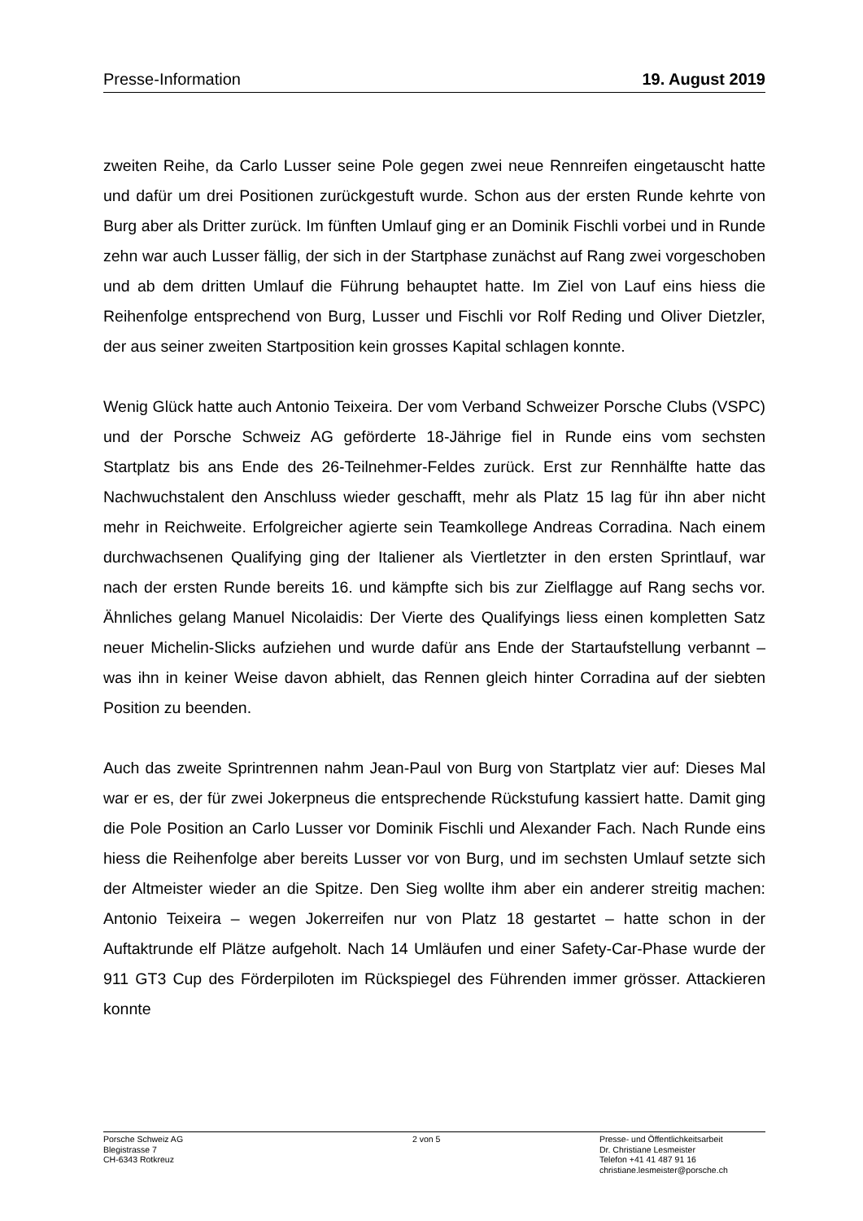Presse-Information 19. August 2019
zweiten Reihe, da Carlo Lusser seine Pole gegen zwei neue Rennreifen eingetauscht hatte und dafür um drei Positionen zurückgestuft wurde. Schon aus der ersten Runde kehrte von Burg aber als Dritter zurück. Im fünften Umlauf ging er an Dominik Fischli vorbei und in Runde zehn war auch Lusser fällig, der sich in der Startphase zunächst auf Rang zwei vorgeschoben und ab dem dritten Umlauf die Führung behauptet hatte. Im Ziel von Lauf eins hiess die Reihenfolge entsprechend von Burg, Lusser und Fischli vor Rolf Reding und Oliver Dietzler, der aus seiner zweiten Startposition kein grosses Kapital schlagen konnte.
Wenig Glück hatte auch Antonio Teixeira. Der vom Verband Schweizer Porsche Clubs (VSPC) und der Porsche Schweiz AG geförderte 18-Jährige fiel in Runde eins vom sechsten Startplatz bis ans Ende des 26-Teilnehmer-Feldes zurück. Erst zur Rennhälfte hatte das Nachwuchstalent den Anschluss wieder geschafft, mehr als Platz 15 lag für ihn aber nicht mehr in Reichweite. Erfolgreicher agierte sein Teamkollege Andreas Corradina. Nach einem durchwachsenen Qualifying ging der Italiener als Viertletzter in den ersten Sprintlauf, war nach der ersten Runde bereits 16. und kämpfte sich bis zur Zielflagge auf Rang sechs vor. Ähnliches gelang Manuel Nicolaidis: Der Vierte des Qualifyings liess einen kompletten Satz neuer Michelin-Slicks aufziehen und wurde dafür ans Ende der Startaufstellung verbannt – was ihn in keiner Weise davon abhielt, das Rennen gleich hinter Corradina auf der siebten Position zu beenden.
Auch das zweite Sprintrennen nahm Jean-Paul von Burg von Startplatz vier auf: Dieses Mal war er es, der für zwei Jokerpneus die entsprechende Rückstufung kassiert hatte. Damit ging die Pole Position an Carlo Lusser vor Dominik Fischli und Alexander Fach. Nach Runde eins hiess die Reihenfolge aber bereits Lusser vor von Burg, und im sechsten Umlauf setzte sich der Altmeister wieder an die Spitze. Den Sieg wollte ihm aber ein anderer streitig machen: Antonio Teixeira – wegen Jokerreifen nur von Platz 18 gestartet – hatte schon in der Auftaktrunde elf Plätze aufgeholt. Nach 14 Umläufen und einer Safety-Car-Phase wurde der 911 GT3 Cup des Förderpiloten im Rückspiegel des Führenden immer grösser. Attackieren konnte
Porsche Schweiz AG
Blegistrasse 7
CH-6343 Rotkreuz
2 von 5 Presse- und Öffentlichkeitsarbeit
Dr. Christiane Lesmeister
Telefon +41 41 487 91 16
christiane.lesmeister@porsche.ch